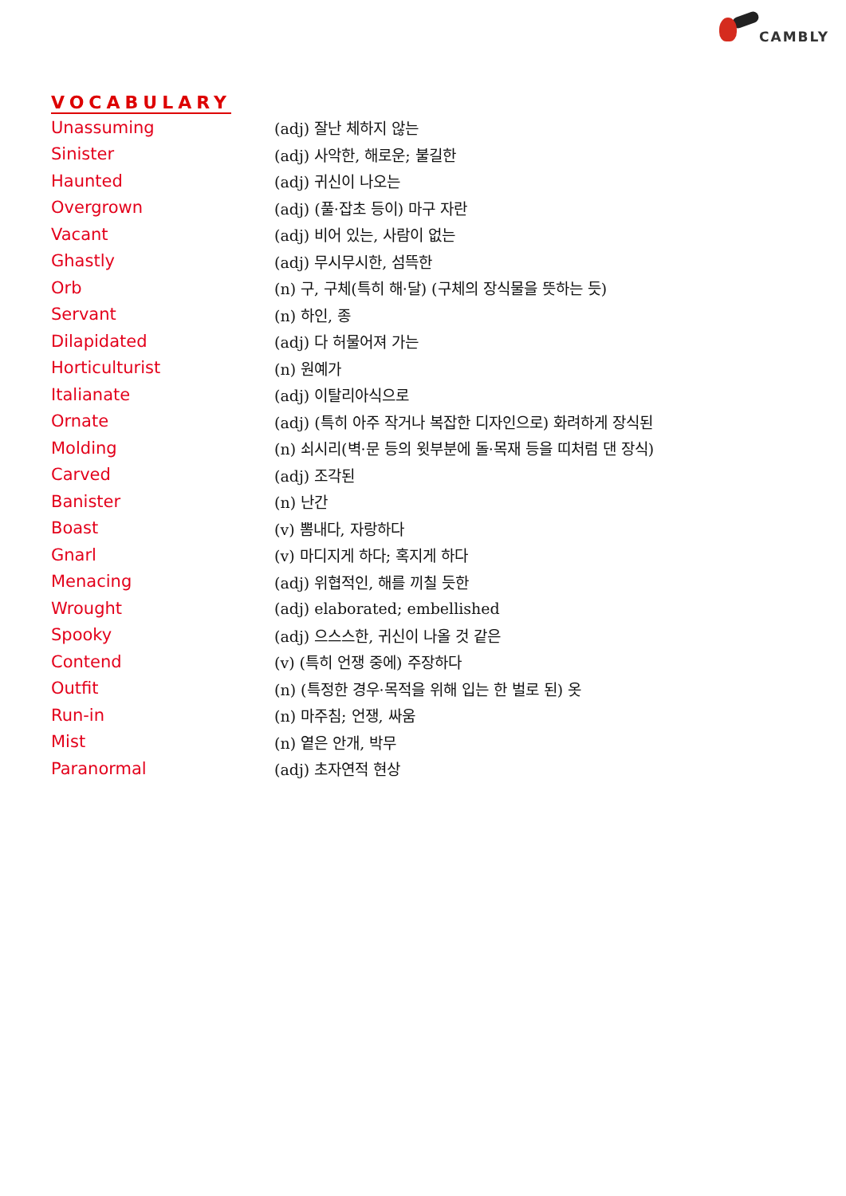CAMBLY
VOCABULARY
| Unassuming | (adj) 잘난 체하지 않는 |
| Sinister | (adj) 사악한, 해로운; 불길한 |
| Haunted | (adj) 귀신이 나오는 |
| Overgrown | (adj) (풀·잡초 등이) 마구 자란 |
| Vacant | (adj) 비어 있는, 사람이 없는 |
| Ghastly | (adj) 무시무시한, 섬뜩한 |
| Orb | (n) 구, 구체(특히 해·달) (구체의 장식물을 뜻하는 듯) |
| Servant | (n) 하인, 종 |
| Dilapidated | (adj) 다 허물어져 가는 |
| Horticulturist | (n) 원예가 |
| Italianate | (adj) 이탈리아식으로 |
| Ornate | (adj) (특히 아주 작거나 복잡한 디자인으로) 화려하게 장식된 |
| Molding | (n) 쇠시리(벽·문 등의 윗부분에 돌·목재 등을 띠처럼 댄 장식) |
| Carved | (adj) 조각된 |
| Banister | (n) 난간 |
| Boast | (v) 뽐내다, 자랑하다 |
| Gnarl | (v) 마디지게 하다; 혹지게 하다 |
| Menacing | (adj) 위협적인, 해를 끼칠 듯한 |
| Wrought | (adj) elaborated; embellished |
| Spooky | (adj) 으스스한, 귀신이 나올 것 같은 |
| Contend | (v) (특히 언쟁 중에) 주장하다 |
| Outfit | (n) (특정한 경우·목적을 위해 입는 한 벌로 된) 옷 |
| Run-in | (n) 마주침; 언쟁, 싸움 |
| Mist | (n) 옅은 안개, 박무 |
| Paranormal | (adj) 초자연적 현상 |